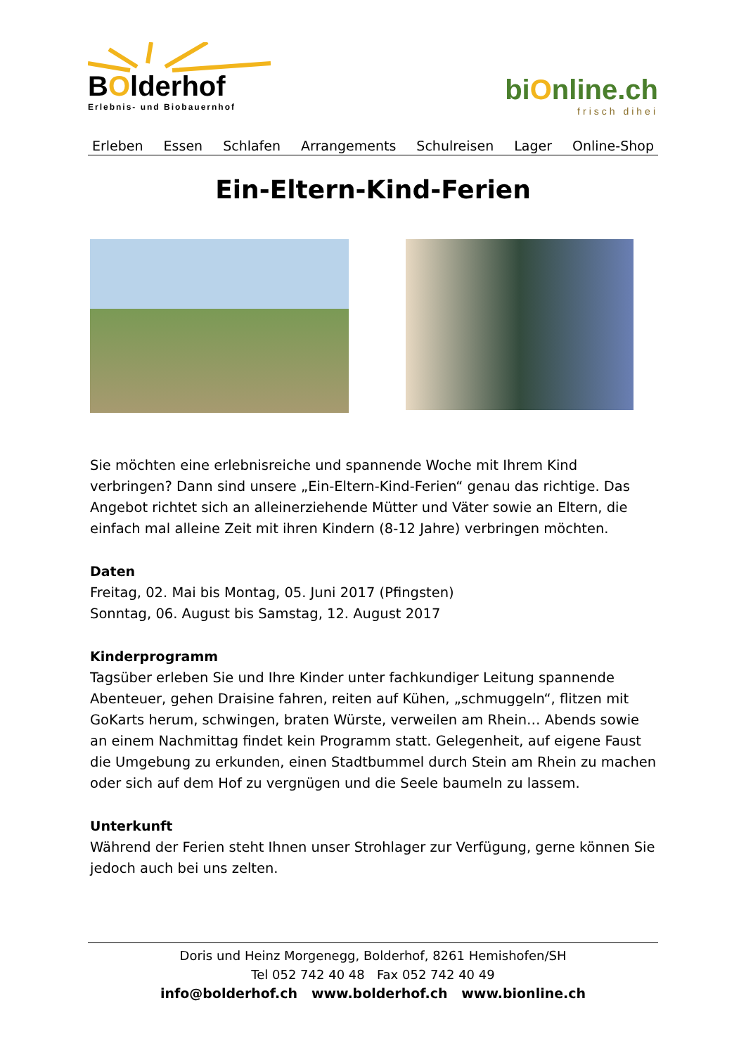BOlderhof
Erlebnis- und Biobauernhof
biOnline.ch
frisch dihei
Erleben Essen Schlafen Arrangements Schulreisen Lager Online-Shop
Ein-Eltern-Kind-Ferien
Sie möchten eine erlebnisreiche und spannende Woche mit Ihrem Kind verbringen? Dann sind unsere „Ein-Eltern-Kind-Ferien“ genau das richtige. Das Angebot richtet sich an alleinerziehende Mütter und Väter sowie an Eltern, die einfach mal alleine Zeit mit ihren Kindern (8-12 Jahre) verbringen möchten.
Daten
Freitag, 02. Mai bis Montag, 05. Juni 2017 (Pfingsten)
Sonntag, 06. August bis Samstag, 12. August 2017
Kinderprogramm
Tagsüber erleben Sie und Ihre Kinder unter fachkundiger Leitung spannende Abenteuer, gehen Draisine fahren, reiten auf Kühen, „schmuggeln“, flitzen mit GoKarts herum, schwingen, braten Würste, verweilen am Rhein… Abends sowie an einem Nachmittag findet kein Programm statt. Gelegenheit, auf eigene Faust die Umgebung zu erkunden, einen Stadtbummel durch Stein am Rhein zu machen oder sich auf dem Hof zu vergnügen und die Seele baumeln zu lassem.
Unterkunft
Während der Ferien steht Ihnen unser Strohlager zur Verfügung, gerne können Sie jedoch auch bei uns zelten.
Doris und Heinz Morgenegg, Bolderhof, 8261 Hemishofen/SH
Tel 052 742 40 48 Fax 052 742 40 49
info@bolderhof.ch www.bolderhof.ch www.bionline.ch